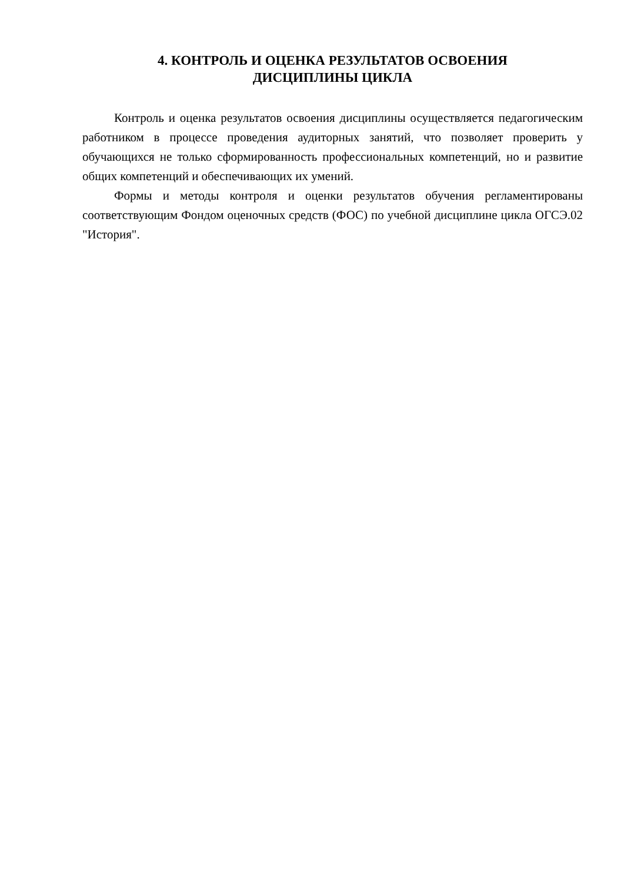4. КОНТРОЛЬ И ОЦЕНКА РЕЗУЛЬТАТОВ ОСВОЕНИЯ
ДИСЦИПЛИНЫ ЦИКЛА
Контроль и оценка результатов освоения дисциплины осуществляется педагогическим работником в процессе проведения аудиторных занятий, что позволяет проверить у обучающихся не только сформированность профессиональных компетенций, но и развитие общих компетенций и обеспечивающих их умений.
Формы и методы контроля и оценки результатов обучения регламентированы соответствующим Фондом оценочных средств (ФОС) по учебной дисциплине цикла ОГСЭ.02 "История".